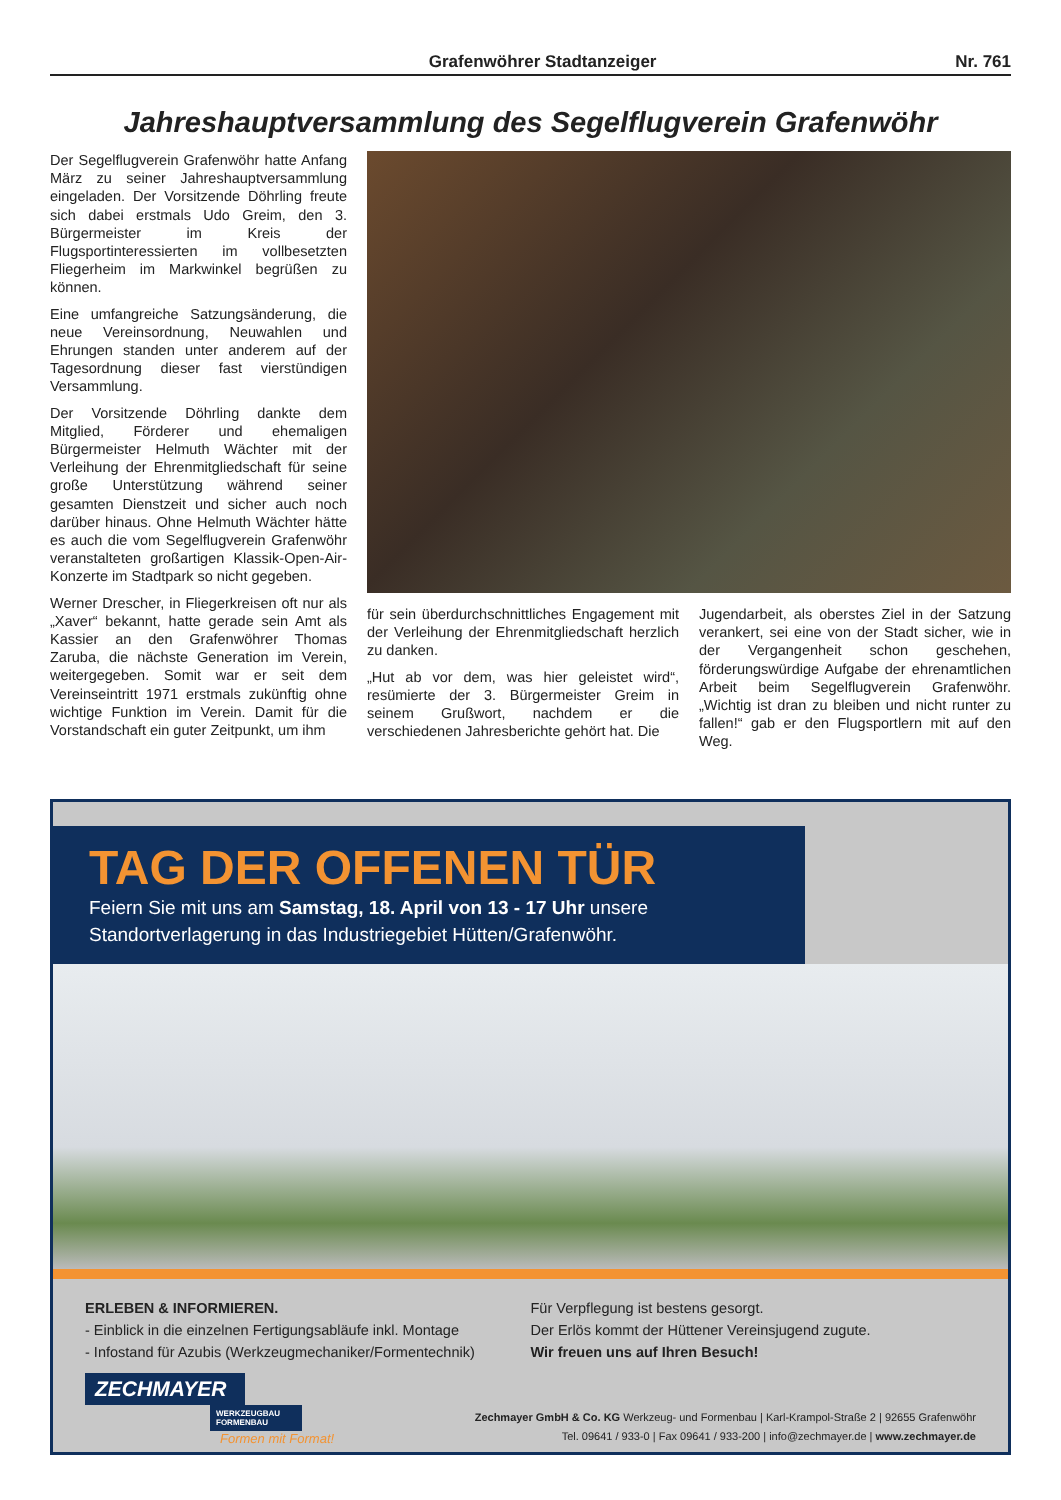Grafenwöhrer Stadtanzeiger Nr. 761
Jahreshauptversammlung des Segelflugverein Grafenwöhr
Der Segelflugverein Grafenwöhr hatte Anfang März zu seiner Jahreshauptversammlung eingeladen. Der Vorsitzende Döhrling freute sich dabei erstmals Udo Greim, den 3. Bürgermeister im Kreis der Flugsportinteressierten im vollbesetzten Fliegerheim im Markwinkel begrüßen zu können.
Eine umfangreiche Satzungsänderung, die neue Vereinsordnung, Neuwahlen und Ehrungen standen unter anderem auf der Tagesordnung dieser fast vierstündigen Versammlung.
Der Vorsitzende Döhrling dankte dem Mitglied, Förderer und ehemaligen Bürgermeister Helmuth Wächter mit der Verleihung der Ehrenmitgliedschaft für seine große Unterstützung während seiner gesamten Dienstzeit und sicher auch noch darüber hinaus. Ohne Helmuth Wächter hätte es auch die vom Segelflugverein Grafenwöhr veranstalteten großartigen Klassik-Open-Air-Konzerte im Stadtpark so nicht gegeben.
Werner Drescher, in Fliegerkreisen oft nur als „Xaver“ bekannt, hatte gerade sein Amt als Kassier an den Grafenwöhrer Thomas Zaruba, die nächste Generation im Verein, weitergegeben. Somit war er seit dem Vereinseintritt 1971 erstmals zukünftig ohne wichtige Funktion im Verein. Damit für die Vorstandschaft ein guter Zeitpunkt, um ihm
für sein überdurchschnittliches Engagement mit der Verleihung der Ehrenmitgliedschaft herzlich zu danken.
„Hut ab vor dem, was hier geleistet wird“, resümierte der 3. Bürgermeister Greim in seinem Grußwort, nachdem er die verschiedenen Jahresberichte gehört hat. Die
Jugendarbeit, als oberstes Ziel in der Satzung verankert, sei eine von der Stadt sicher, wie in der Vergangenheit schon geschehen, förderungswürdige Aufgabe der ehrenamtlichen Arbeit beim Segelflugverein Grafenwöhr. „Wichtig ist dran zu bleiben und nicht runter zu fallen!“ gab er den Flugsportlern mit auf den Weg.
TAG DER OFFENEN TÜR
Feiern Sie mit uns am Samstag, 18. April von 13 - 17 Uhr unsere Standortverlagerung in das Industriegebiet Hütten/Grafenwöhr.
ERLEBEN & INFORMIEREN.
- Einblick in die einzelnen Fertigungsabläufe inkl. Montage
- Infostand für Azubis (Werkzeugmechaniker/Formentechnik)
Für Verpflegung ist bestens gesorgt.
Der Erlös kommt der Hüttener Vereinsjugend zugute.
Wir freuen uns auf Ihren Besuch!
ZECHMAYER
WERKZEUGBAU
FORMENBAU
Formen mit Format!
Zechmayer GmbH & Co. KG Werkzeug- und Formenbau | Karl-Krampol-Straße 2 | 92655 Grafenwöhr
Tel. 09641 / 933-0 | Fax 09641 / 933-200 | info@zechmayer.de | www.zechmayer.de